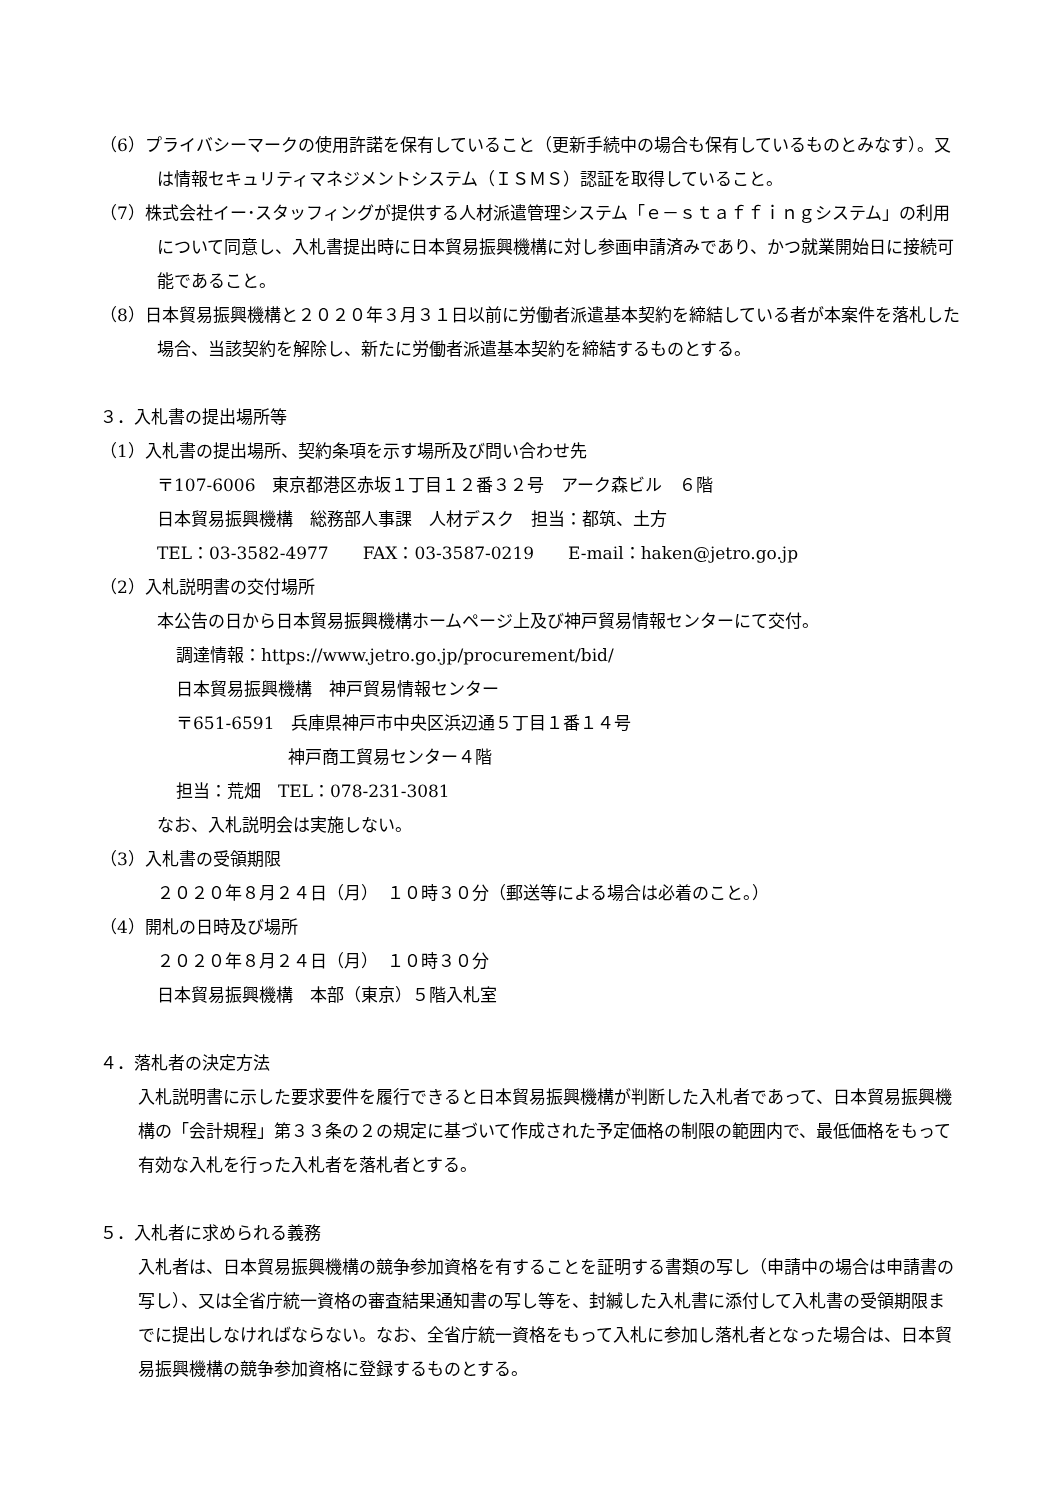（6）プライバシーマークの使用許諾を保有していること（更新手続中の場合も保有しているものとみなす）。又は情報セキュリティマネジメントシステム（ＩＳＭＳ）認証を取得していること。
（7）株式会社イー･スタッフィングが提供する人材派遣管理システム「ｅ－ｓｔａｆｆｉｎｇシステム」の利用について同意し、入札書提出時に日本貿易振興機構に対し参画申請済みであり、かつ就業開始日に接続可能であること。
（8）日本貿易振興機構と２０２０年３月３１日以前に労働者派遣基本契約を締結している者が本案件を落札した場合、当該契約を解除し、新たに労働者派遣基本契約を締結するものとする。
３．入札書の提出場所等
（1）入札書の提出場所、契約条項を示す場所及び問い合わせ先
〒107-6006　東京都港区赤坂１丁目１２番３２号　アーク森ビル　６階
日本貿易振興機構　総務部人事課　人材デスク　担当：都筑、土方
TEL：03-3582-4977　　FAX：03-3587-0219　　E-mail：haken@jetro.go.jp
（2）入札説明書の交付場所
本公告の日から日本貿易振興機構ホームページ上及び神戸貿易情報センターにて交付。
調達情報：https://www.jetro.go.jp/procurement/bid/
日本貿易振興機構　神戸貿易情報センター
〒651-6591　兵庫県神戸市中央区浜辺通５丁目１番１４号
神戸商工貿易センター４階
担当：荒畑　TEL：078-231-3081
なお、入札説明会は実施しない。
（3）入札書の受領期限
２０２０年８月２４日（月）　１０時３０分（郵送等による場合は必着のこと。）
（4）開札の日時及び場所
２０２０年８月２４日（月）　１０時３０分
日本貿易振興機構　本部（東京）５階入札室
４．落札者の決定方法
入札説明書に示した要求要件を履行できると日本貿易振興機構が判断した入札者であって、日本貿易振興機構の「会計規程」第３３条の２の規定に基づいて作成された予定価格の制限の範囲内で、最低価格をもって有効な入札を行った入札者を落札者とする。
５．入札者に求められる義務
入札者は、日本貿易振興機構の競争参加資格を有することを証明する書類の写し（申請中の場合は申請書の写し）、又は全省庁統一資格の審査結果通知書の写し等を、封緘した入札書に添付して入札書の受領期限までに提出しなければならない。なお、全省庁統一資格をもって入札に参加し落札者となった場合は、日本貿易振興機構の競争参加資格に登録するものとする。